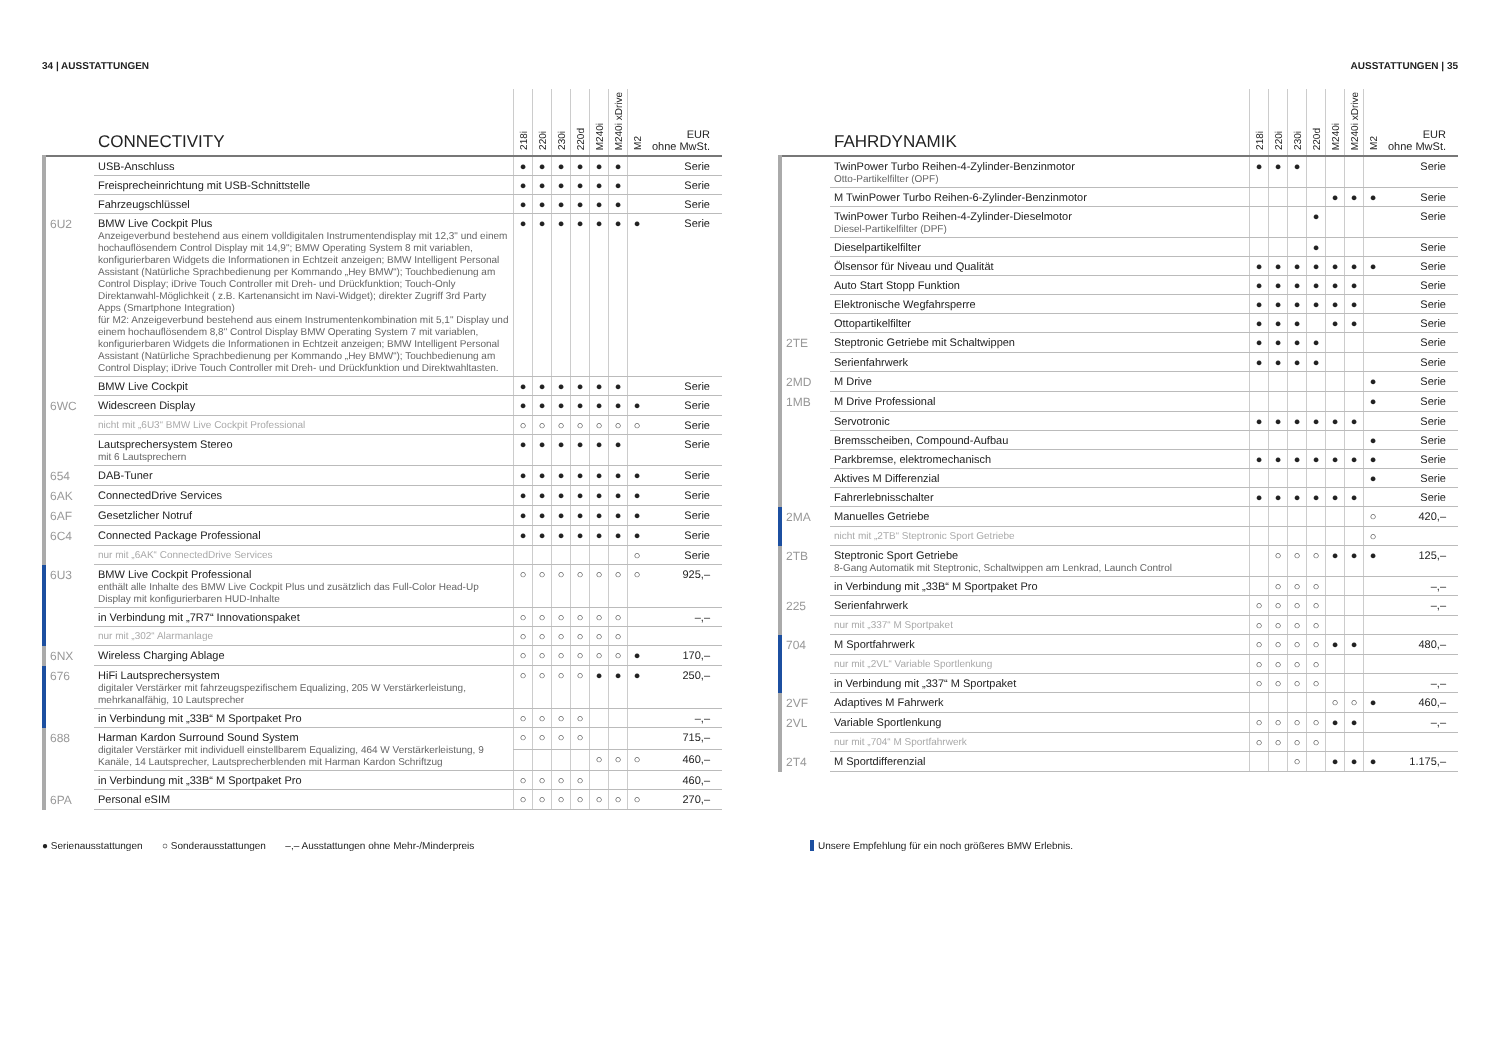34 | AUSSTATTUNGEN
| | CONNECTIVITY | 218i | 220i | 230i | 220d | M240i | M240i xDrive | M2 | EUR ohne MwSt. |
| --- | --- | --- | --- | --- | --- | --- | --- | --- | --- |
| | USB-Anschluss | ● | ● | ● | ● | ● | ● | | Serie |
| | Freisprecheinrichtung mit USB-Schnittstelle | ● | ● | ● | ● | ● | ● | | Serie |
| | Fahrzeugschlüssel | ● | ● | ● | ● | ● | ● | | Serie |
| 6U2 | BMW Live Cockpit Plus Anzeigeverbund bestehend aus einem volldigitalen Instrumentendisplay mit 12,3" und einem hochauflösendem Control Display mit 14,9"; BMW Operating System 8 mit variablen, konfigurierbaren Widgets die Informationen in Echtzeit anzeigen; BMW Intelligent Personal Assistant (Natürliche Sprachbedienung per Kommando „Hey BMW“); Touchbedienung am Control Display; iDrive Touch Controller mit Dreh- und Drückfunktion; Touch-Only Direktanwahl-Möglichkeit ( z.B. Kartenansicht im Navi-Widget); direkter Zugriff 3rd Party Apps (Smartphone Integration) für M2: Anzeigeverbund bestehend aus einem Instrumentenkombination mit 5,1" Display und einem hochauflösendem 8,8" Control Display BMW Operating System 7 mit variablen, konfigurierbaren Widgets die Informationen in Echtzeit anzeigen; BMW Intelligent Personal Assistant (Natürliche Sprachbedienung per Kommando „Hey BMW“); Touchbedienung am Control Display; iDrive Touch Controller mit Dreh- und Drückfunktion und Direktwahltasten. | ● | ● | ● | ● | ● | ● | ● | Serie |
| | BMW Live Cockpit | ● | ● | ● | ● | ● | ● | | Serie |
| 6WC | Widescreen Display | ● | ● | ● | ● | ● | ● | ● | Serie |
| | nicht mit „6U3“ BMW Live Cockpit Professional | ○ | ○ | ○ | ○ | ○ | ○ | ○ | Serie |
| | Lautsprechersystem Stereo mit 6 Lautsprechern | ● | ● | ● | ● | ● | ● | | Serie |
| 654 | DAB-Tuner | ● | ● | ● | ● | ● | ● | ● | Serie |
| 6AK | ConnectedDrive Services | ● | ● | ● | ● | ● | ● | ● | Serie |
| 6AF | Gesetzlicher Notruf | ● | ● | ● | ● | ● | ● | ● | Serie |
| 6C4 | Connected Package Professional | ● | ● | ● | ● | ● | ● | ● | Serie |
| | nur mit „6AK“ ConnectedDrive Services | | | | | | | ○ | Serie |
| 6U3 | BMW Live Cockpit Professional enthält alle Inhalte des BMW Live Cockpit Plus und zusätzlich das Full-Color Head-Up Display mit konfigurierbaren HUD-Inhalte | ○ | ○ | ○ | ○ | ○ | ○ | ○ | 925,– |
| | in Verbindung mit „7R7“ Innovationspaket | ○ | ○ | ○ | ○ | ○ | ○ | | –,– |
| | nur mit „302“ Alarmanlage | ○ | ○ | ○ | ○ | ○ | ○ | | |
| 6NX | Wireless Charging Ablage | ○ | ○ | ○ | ○ | ○ | ○ | ● | 170,– |
| 676 | HiFi Lautsprechersystem digitaler Verstärker mit fahrzeugspezifischem Equalizing, 205 W Verstärkerleistung, mehrkanalfähig, 10 Lautsprecher | ○ | ○ | ○ | ○ | ● | ● | ● | 250,– |
| | in Verbindung mit „33B“ M Sportpaket Pro | ○ | ○ | ○ | ○ | | | | –,– |
| 688 | Harman Kardon Surround Sound System digitaler Verstärker mit individuell einstellbarem Equalizing, 464 W Verstärkerleistung, 9 Kanäle, 14 Lautsprecher, Lautsprecherblenden mit Harman Kardon Schriftzug | ○ | ○ | ○ | ○ | | | | 715,– |
| | | | | | | ○ | ○ | ○ | 460,– |
| | in Verbindung mit „33B“ M Sportpaket Pro | ○ | ○ | ○ | ○ | | | | 460,– |
| 6PA | Personal eSIM | ○ | ○ | ○ | ○ | ○ | ○ | ○ | 270,– |
AUSSTATTUNGEN | 35
| | FAHRDYNAMIK | 218i | 220i | 230i | 220d | M240i | M240i xDrive | M2 | EUR ohne MwSt. |
| --- | --- | --- | --- | --- | --- | --- | --- | --- | --- |
| | TwinPower Turbo Reihen-4-Zylinder-Benzinmotor Otto-Partikelfilter (OPF) | ● | ● | ● | | | | | Serie |
| | M TwinPower Turbo Reihen-6-Zylinder-Benzinmotor | | | | | ● | ● | ● | Serie |
| | TwinPower Turbo Reihen-4-Zylinder-Dieselmotor Diesel-Partikelfilter (DPF) | | | | ● | | | | Serie |
| | Dieselpartikelfilter | | | | ● | | | | Serie |
| | Ölsensor für Niveau und Qualität | ● | ● | ● | ● | ● | ● | ● | Serie |
| | Auto Start Stopp Funktion | ● | ● | ● | ● | ● | ● | | Serie |
| | Elektronische Wegfahrsperre | ● | ● | ● | ● | ● | ● | | Serie |
| | Ottopartikelfilter | ● | ● | ● | | ● | ● | | Serie |
| 2TE | Steptronic Getriebe mit Schaltwippen | ● | ● | ● | ● | | | | Serie |
| | Serienfahrwerk | ● | ● | ● | ● | | | | Serie |
| 2MD | M Drive | | | | | | | ● | Serie |
| 1MB | M Drive Professional | | | | | | | ● | Serie |
| | Servotronic | ● | ● | ● | ● | ● | ● | | Serie |
| | Bremsscheiben, Compound-Aufbau | | | | | | | ● | Serie |
| | Parkbremse, elektromechanisch | ● | ● | ● | ● | ● | ● | ● | Serie |
| | Aktives M Differenzial | | | | | | | ● | Serie |
| | Fahrerlebnisschalter | ● | ● | ● | ● | ● | ● | | Serie |
| 2MA | Manuelles Getriebe | | | | | | | ○ | 420,– |
| | nicht mit „2TB“ Steptronic Sport Getriebe | | | | | | | ○ | |
| 2TB | Steptronic Sport Getriebe 8-Gang Automatik mit Steptronic, Schaltwippen am Lenkrad, Launch Control | | ○ | ○ | ○ | ● | ● | ● | 125,– |
| | in Verbindung mit „33B“ M Sportpaket Pro | | ○ | ○ | ○ | | | | –,– |
| 225 | Serienfahrwerk | ○ | ○ | ○ | ○ | | | | –,– |
| | nur mit „337“ M Sportpaket | ○ | ○ | ○ | ○ | | | | |
| 704 | M Sportfahrwerk | ○ | ○ | ○ | ○ | ● | ● | | 480,– |
| | nur mit „2VL“ Variable Sportlenkung | ○ | ○ | ○ | ○ | | | | |
| | in Verbindung mit „337“ M Sportpaket | ○ | ○ | ○ | ○ | | | | –,– |
| 2VF | Adaptives M Fahrwerk | | | | | ○ | ○ | ● | 460,– |
| 2VL | Variable Sportlenkung | ○ | ○ | ○ | ○ | ● | ● | | –,– |
| | nur mit „704“ M Sportfahrwerk | ○ | ○ | ○ | ○ | | | | |
| 2T4 | M Sportdifferenzial | | | ○ | | ● | ● | ● | 1.175,– |
● Serienausstattungen ○ Sonderausstattungen –,– Ausstattungen ohne Mehr-/Minderpreis
Unsere Empfehlung für ein noch größeres BMW Erlebnis.